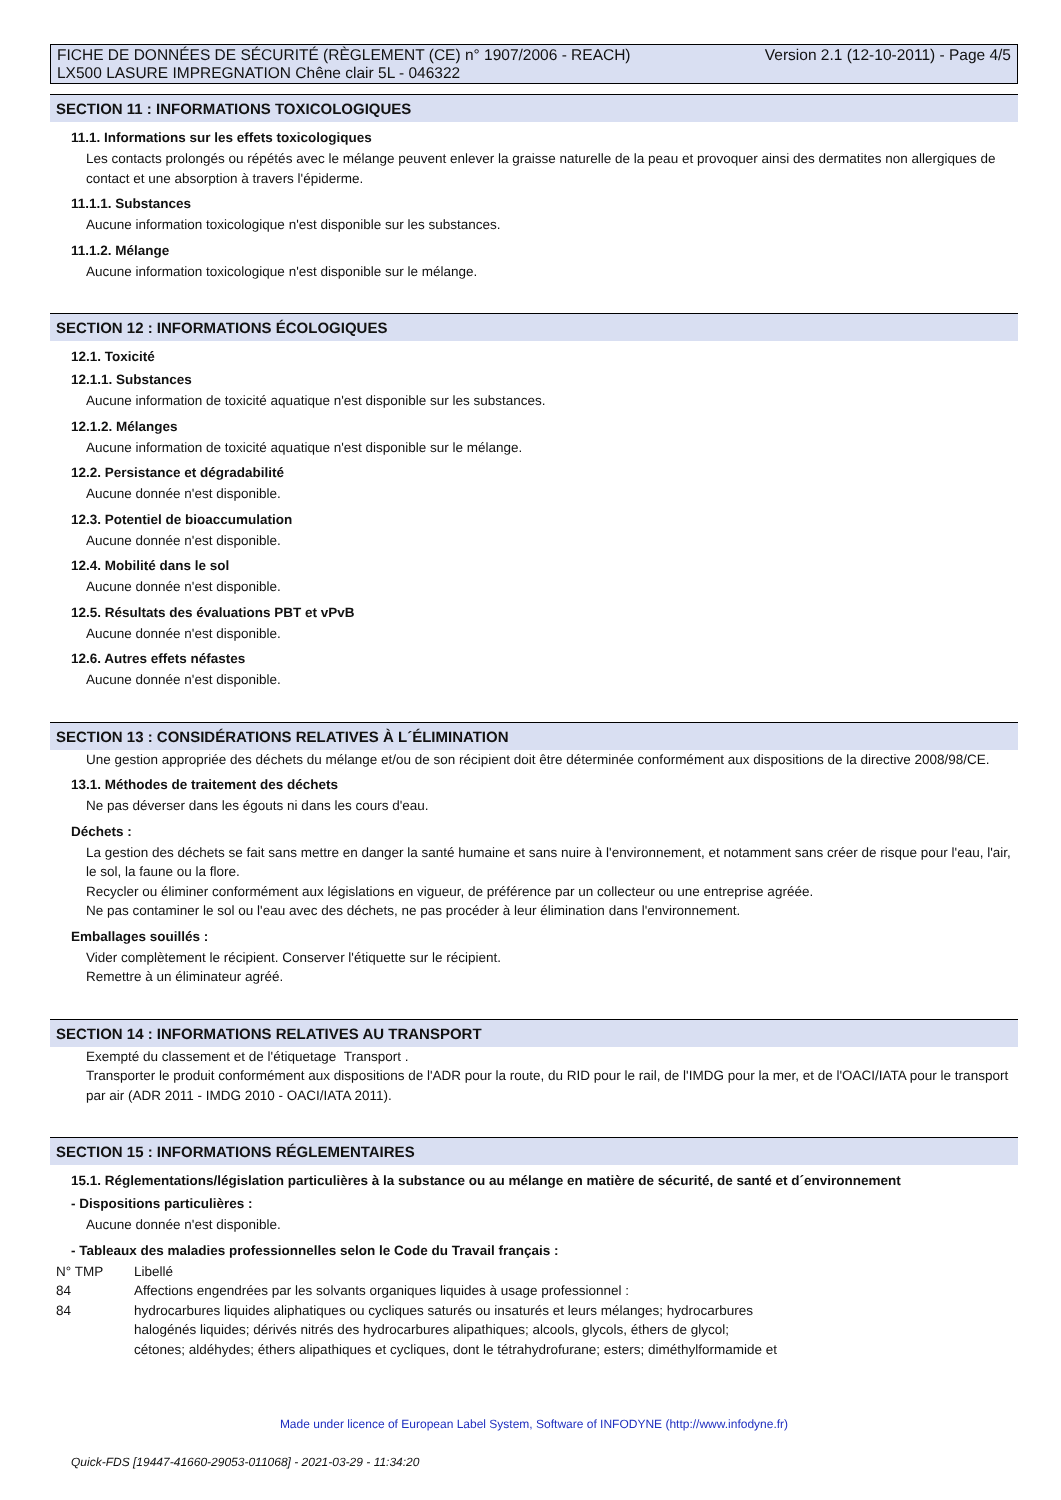FICHE DE DONNÉES DE SÉCURITÉ (RÈGLEMENT (CE) n° 1907/2006 - REACH)
LX500 LASURE IMPREGNATION Chêne clair 5L - 046322
Version 2.1 (12-10-2011) - Page 4/5
SECTION 11 : INFORMATIONS TOXICOLOGIQUES
11.1. Informations sur les effets toxicologiques
Les contacts prolongés ou répétés avec le mélange peuvent enlever la graisse naturelle de la peau et provoquer ainsi des dermatites non allergiques de contact et une absorption à travers l'épiderme.
11.1.1. Substances
Aucune information toxicologique n'est disponible sur les substances.
11.1.2. Mélange
Aucune information toxicologique n'est disponible sur le mélange.
SECTION 12 : INFORMATIONS ÉCOLOGIQUES
12.1. Toxicité
12.1.1. Substances
Aucune information de toxicité aquatique n'est disponible sur les substances.
12.1.2. Mélanges
Aucune information de toxicité aquatique n'est disponible sur le mélange.
12.2. Persistance et dégradabilité
Aucune donnée n'est disponible.
12.3. Potentiel de bioaccumulation
Aucune donnée n'est disponible.
12.4. Mobilité dans le sol
Aucune donnée n'est disponible.
12.5. Résultats des évaluations PBT et vPvB
Aucune donnée n'est disponible.
12.6. Autres effets néfastes
Aucune donnée n'est disponible.
SECTION 13 : CONSIDÉRATIONS RELATIVES À L´ÉLIMINATION
Une gestion appropriée des déchets du mélange et/ou de son récipient doit être déterminée conformément aux dispositions de la directive 2008/98/CE.
13.1. Méthodes de traitement des déchets
Ne pas déverser dans les égouts ni dans les cours d'eau.
Déchets :
La gestion des déchets se fait sans mettre en danger la santé humaine et sans nuire à l'environnement, et notamment sans créer de risque pour l'eau, l'air, le sol, la faune ou la flore.
Recycler ou éliminer conformément aux législations en vigueur, de préférence par un collecteur ou une entreprise agréée.
Ne pas contaminer le sol ou l'eau avec des déchets, ne pas procéder à leur élimination dans l'environnement.
Emballages souillés :
Vider complètement le récipient. Conserver l'étiquette sur le récipient.
Remettre à un éliminateur agréé.
SECTION 14 : INFORMATIONS RELATIVES AU TRANSPORT
Exempté du classement et de l'étiquetage Transport .
Transporter le produit conformément aux dispositions de l'ADR pour la route, du RID pour le rail, de l'IMDG pour la mer, et de l'OACI/IATA pour le transport par air (ADR 2011 - IMDG 2010 - OACI/IATA 2011).
SECTION 15 : INFORMATIONS RÉGLEMENTAIRES
15.1. Réglementations/législation particulières à la substance ou au mélange en matière de sécurité, de santé et d´environnement
- Dispositions particulières :
Aucune donnée n'est disponible.
- Tableaux des maladies professionnelles selon le Code du Travail français :
| N° TMP | Libellé |
| 84 | Affections engendrées par les solvants organiques liquides à usage professionnel : |
| 84 | hydrocarbures liquides aliphatiques ou cycliques saturés ou insaturés et leurs mélanges; hydrocarbures halogénés liquides; dérivés nitrés des hydrocarbures alipathiques; alcools, glycols, éthers de glycol; cétones; aldéhydes; éthers alipathiques et cycliques, dont le tétrahydrofurane; esters; diméthylformamide et |
Made under licence of European Label System, Software of INFODYNE (http://www.infodyne.fr)
Quick-FDS [19447-41660-29053-011068] - 2021-03-29 - 11:34:20